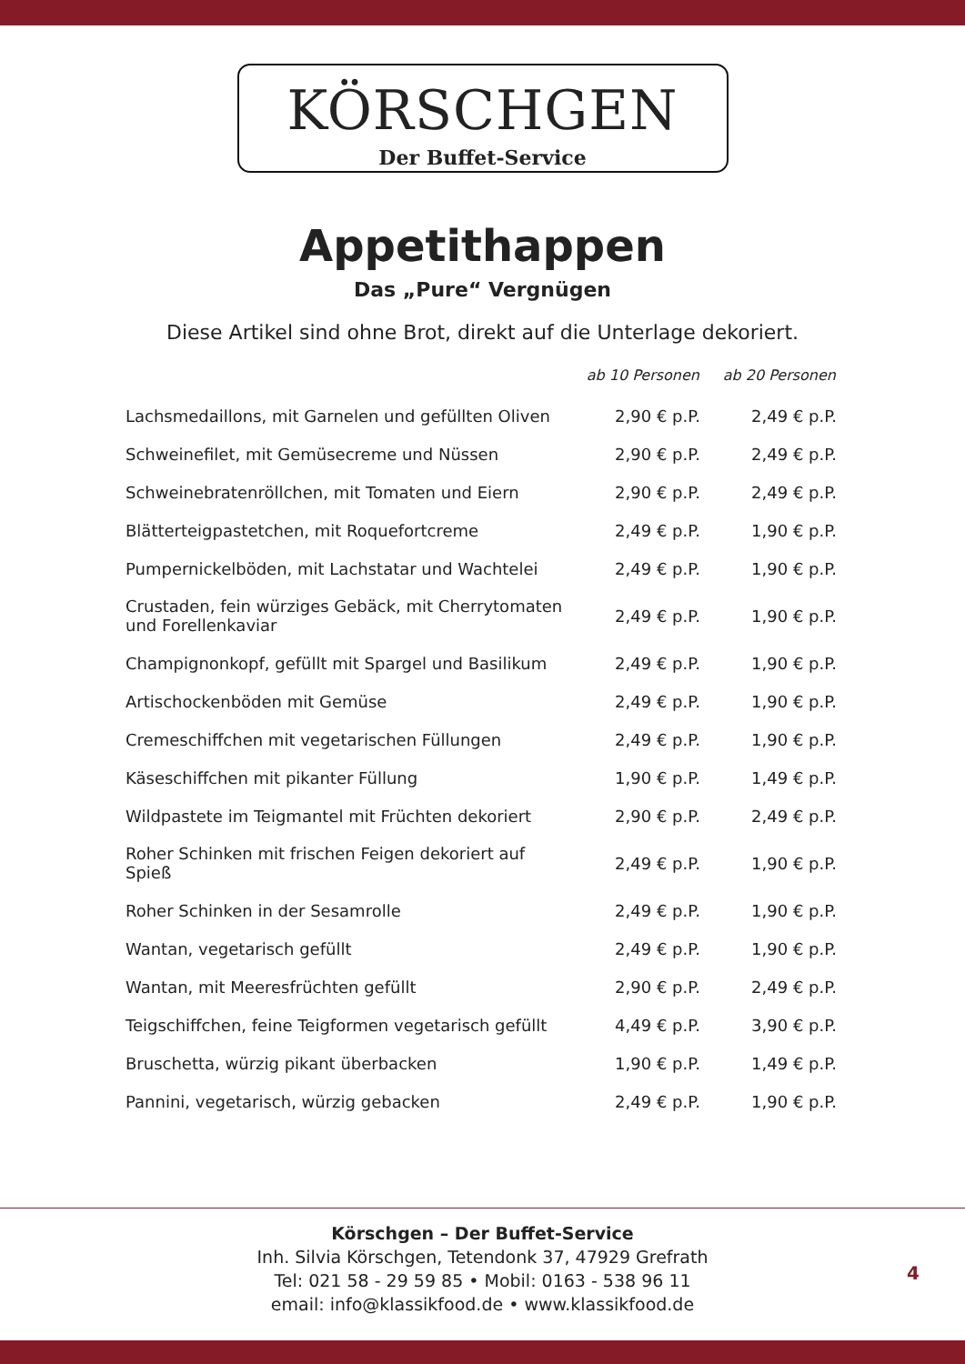KÖRSCHGEN
Der Buffet-Service
Appetithappen
Das „Pure“ Vergnügen
Diese Artikel sind ohne Brot, direkt auf die Unterlage dekoriert.
| | ab 10 Personen | ab 20 Personen |
| --- | --- | --- |
| Lachsmedaillons, mit Garnelen und gefüllten Oliven | 2,90 € p.P. | 2,49 € p.P. |
| Schweinefilet, mit Gemüsecreme und Nüssen | 2,90 € p.P. | 2,49 € p.P. |
| Schweinebratenröllchen, mit Tomaten und Eiern | 2,90 € p.P. | 2,49 € p.P. |
| Blätterteigpastetchen, mit Roquefortcreme | 2,49 € p.P. | 1,90 € p.P. |
| Pumpernickelböden, mit Lachstatar und Wachtelei | 2,49 € p.P. | 1,90 € p.P. |
| Crustaden, fein würziges Gebäck, mit Cherrytomaten und Forellenkaviar | 2,49 € p.P. | 1,90 € p.P. |
| Champignonkopf, gefüllt mit Spargel und Basilikum | 2,49 € p.P. | 1,90 € p.P. |
| Artischockenböden mit Gemüse | 2,49 € p.P. | 1,90 € p.P. |
| Cremeschiffchen mit vegetarischen Füllungen | 2,49 € p.P. | 1,90 € p.P. |
| Käseschiffchen mit pikanter Füllung | 1,90 € p.P. | 1,49 € p.P. |
| Wildpastete im Teigmantel mit Früchten dekoriert | 2,90 € p.P. | 2,49 € p.P. |
| Roher Schinken mit frischen Feigen dekoriert auf Spieß | 2,49 € p.P. | 1,90 € p.P. |
| Roher Schinken in der Sesamrolle | 2,49 € p.P. | 1,90 € p.P. |
| Wantan, vegetarisch gefüllt | 2,49 € p.P. | 1,90 € p.P. |
| Wantan, mit Meeresfrüchten gefüllt | 2,90 € p.P. | 2,49 € p.P. |
| Teigschiffchen, feine Teigformen vegetarisch gefüllt | 4,49 € p.P. | 3,90 € p.P. |
| Bruschetta, würzig pikant überbacken | 1,90 € p.P. | 1,49 € p.P. |
| Pannini, vegetarisch, würzig gebacken | 2,49 € p.P. | 1,90 € p.P. |
Körschgen – Der Buffet-Service
Inh. Silvia Körschgen, Tetendonk 37, 47929 Grefrath
Tel: 021 58 - 29 59 85 • Mobil: 0163 - 538 96 11
email: info@klassikfood.de • www.klassikfood.de
4